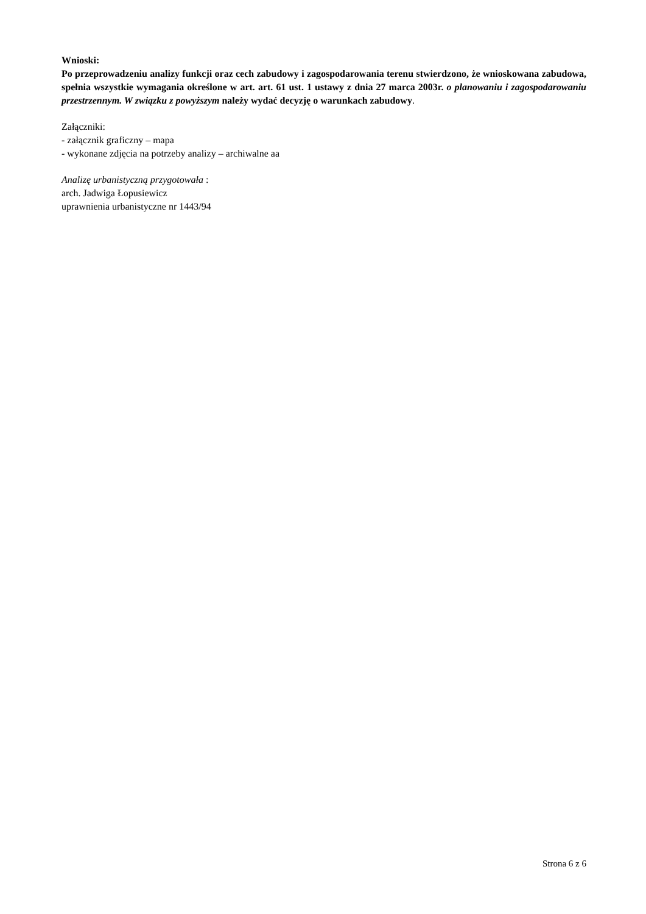Wnioski:
Po przeprowadzeniu analizy funkcji oraz cech zabudowy i zagospodarowania terenu stwierdzono, że wnioskowana zabudowa, spełnia wszystkie wymagania określone w art. art. 61 ust. 1 ustawy z dnia 27 marca 2003r. o planowaniu i zagospodarowaniu przestrzennym. W związku z powyższym należy wydać decyzję o warunkach zabudowy.
Załączniki:
- załącznik graficzny – mapa
- wykonane zdjęcia na potrzeby analizy – archiwalne aa
Analizę urbanistyczną przygotowała :
arch. Jadwiga Łopusiewicz
uprawnienia urbanistyczne nr 1443/94
Strona 6 z 6